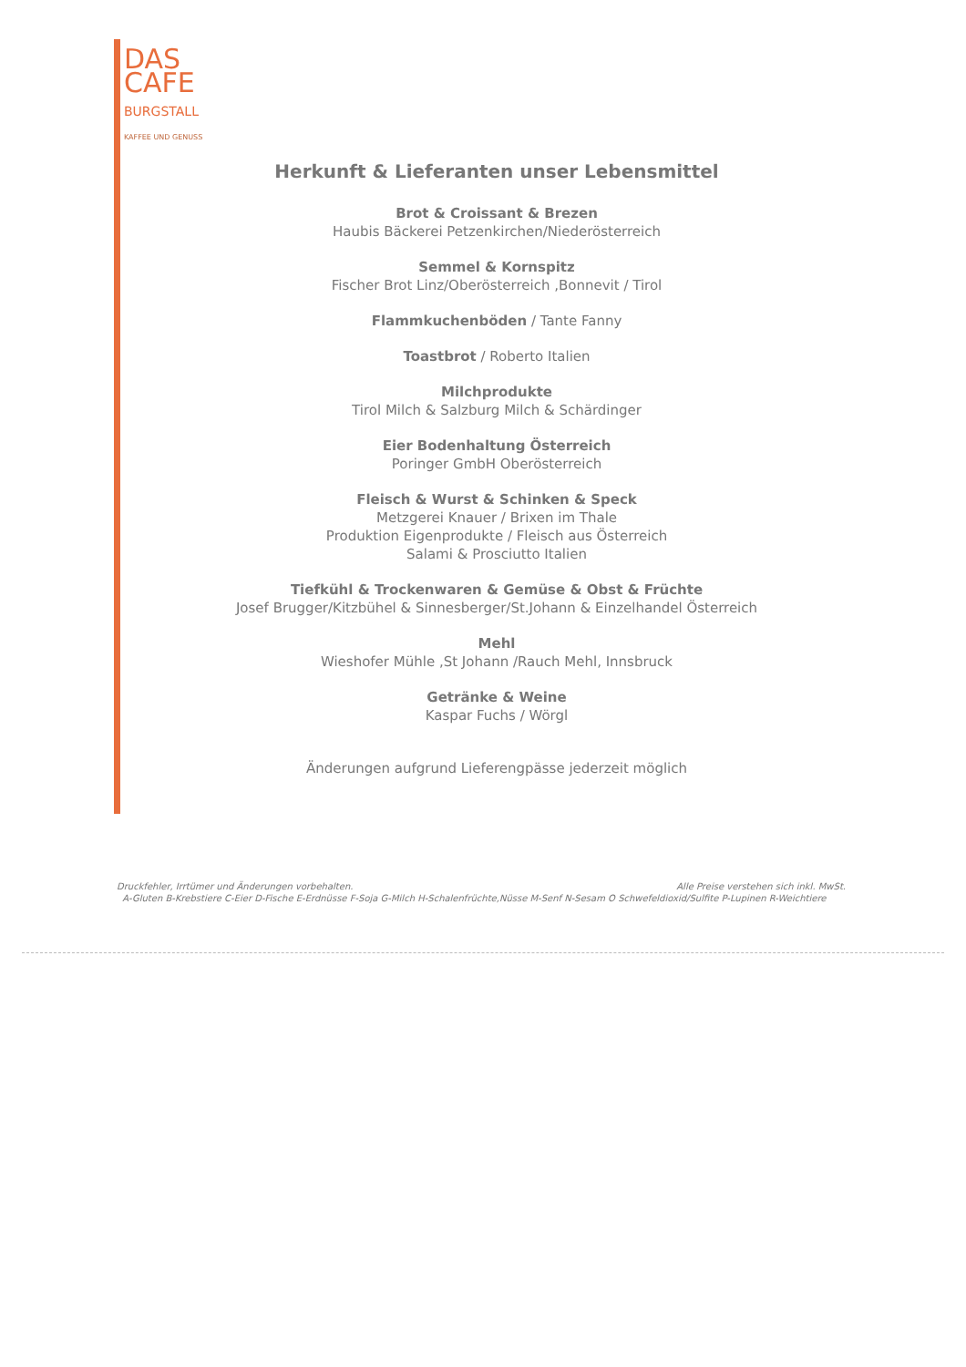DAS
CAFE
BURGSTALL
KAFFEE UND GENUSS
Herkunft & Lieferanten unser Lebensmittel
Brot & Croissant & Brezen
Haubis Bäckerei Petzenkirchen/Niederösterreich
Semmel & Kornspitz
Fischer Brot Linz/Oberösterreich ,Bonnevit / Tirol
Flammkuchenböden / Tante Fanny
Toastbrot / Roberto Italien
Milchprodukte
Tirol Milch & Salzburg Milch & Schärdinger
Eier Bodenhaltung Österreich
Poringer GmbH Oberösterreich
Fleisch & Wurst & Schinken & Speck
Metzgerei Knauer / Brixen im Thale
Produktion Eigenprodukte / Fleisch aus Österreich
Salami & Prosciutto Italien
Tiefkühl & Trockenwaren & Gemüse & Obst & Früchte
Josef Brugger/Kitzbühel & Sinnesberger/St.Johann & Einzelhandel Österreich
Mehl
Wieshofer Mühle ,St Johann /Rauch Mehl, Innsbruck
Getränke & Weine
Kaspar Fuchs / Wörgl
Änderungen aufgrund Lieferengpässe jederzeit möglich
Alle Preise verstehen sich inkl. MwSt. Druckfehler, Irrtümer und Änderungen vorbehalten.
A-Gluten B-Krebstiere C-Eier D-Fische E-Erdnüsse F-Soja G-Milch H-Schalenfrüchte,Nüsse M-Senf N-Sesam O Schwefeldioxid/Sulfite P-Lupinen R-Weichtiere